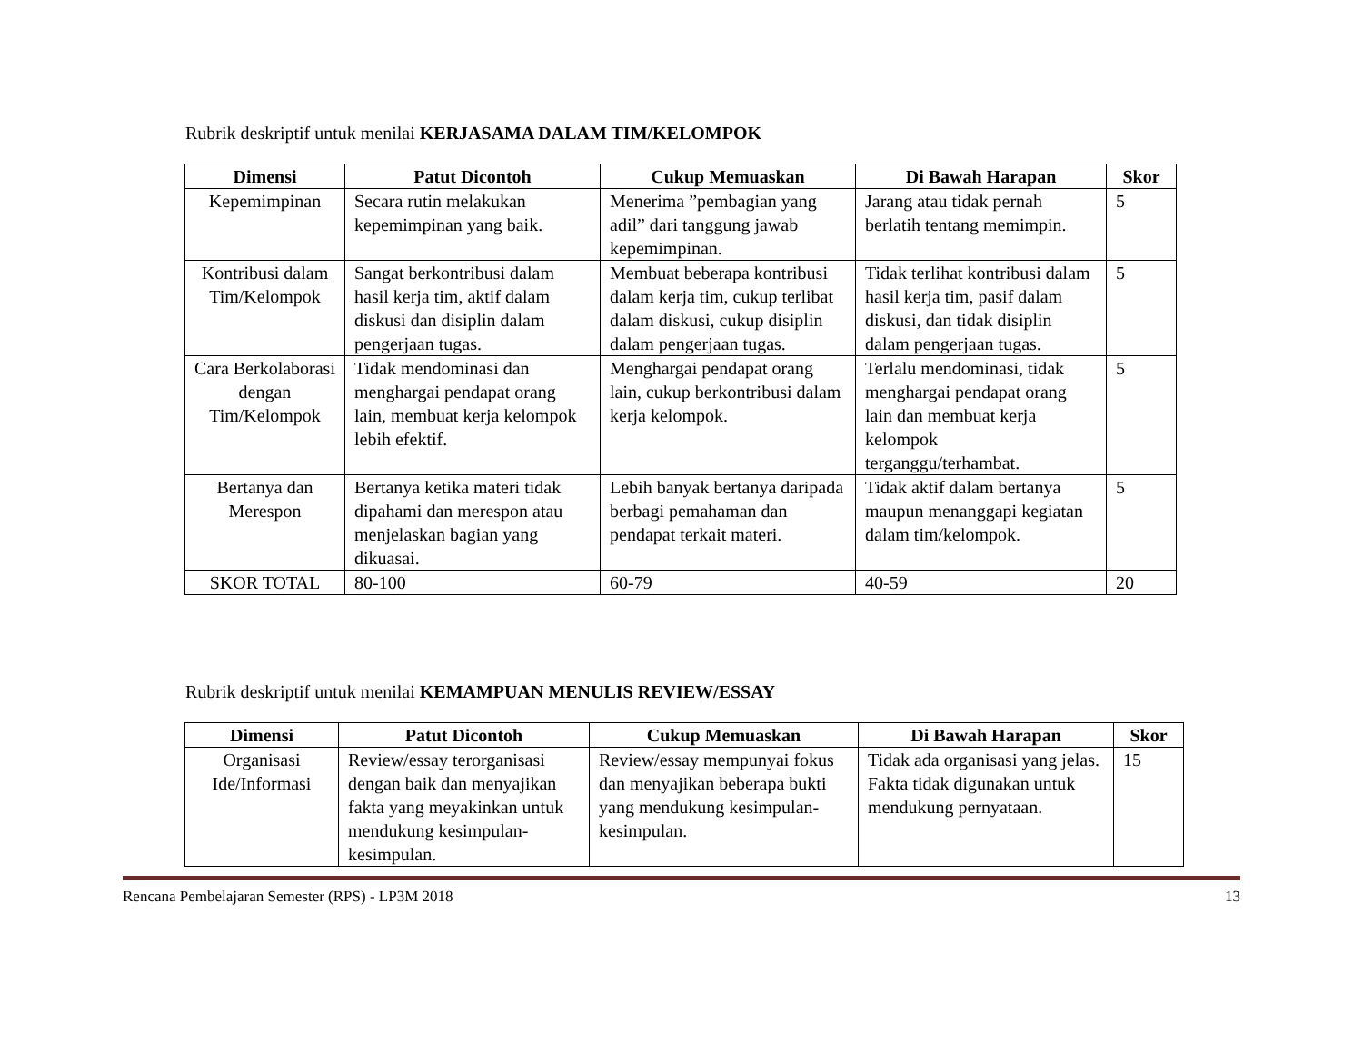Rubrik deskriptif untuk menilai KERJASAMA DALAM TIM/KELOMPOK
| Dimensi | Patut Dicontoh | Cukup Memuaskan | Di Bawah Harapan | Skor |
| --- | --- | --- | --- | --- |
| Kepemimpinan | Secara rutin melakukan kepemimpinan yang baik. | Menerima ”pembagian yang adil” dari tanggung jawab kepemimpinan. | Jarang atau tidak pernah berlatih tentang memimpin. | 5 |
| Kontribusi dalam Tim/Kelompok | Sangat berkontribusi dalam hasil kerja tim, aktif dalam diskusi dan disiplin dalam pengerjaan tugas. | Membuat beberapa kontribusi dalam kerja tim, cukup terlibat dalam diskusi, cukup disiplin dalam pengerjaan tugas. | Tidak terlihat kontribusi dalam hasil kerja tim, pasif dalam diskusi, dan tidak disiplin dalam pengerjaan tugas. | 5 |
| Cara Berkolaborasi dengan Tim/Kelompok | Tidak mendominasi dan menghargai pendapat orang lain, membuat kerja kelompok lebih efektif. | Menghargai pendapat orang lain, cukup berkontribusi dalam kerja kelompok. | Terlalu mendominasi, tidak menghargai pendapat orang lain dan membuat kerja kelompok terganggu/terhambat. | 5 |
| Bertanya dan Merespon | Bertanya ketika materi tidak dipahami dan merespon atau menjelaskan bagian yang dikuasai. | Lebih banyak bertanya daripada berbagi pemahaman dan pendapat terkait materi. | Tidak aktif dalam bertanya maupun menanggapi kegiatan dalam tim/kelompok. | 5 |
| SKOR TOTAL | 80-100 | 60-79 | 40-59 | 20 |
Rubrik deskriptif untuk menilai KEMAMPUAN MENULIS REVIEW/ESSAY
| Dimensi | Patut Dicontoh | Cukup Memuaskan | Di Bawah Harapan | Skor |
| --- | --- | --- | --- | --- |
| Organisasi Ide/Informasi | Review/essay terorganisasi dengan baik dan menyajikan fakta yang meyakinkan untuk mendukung kesimpulan-kesimpulan. | Review/essay mempunyai fokus dan menyajikan beberapa bukti yang mendukung kesimpulan-kesimpulan. | Tidak ada organisasi yang jelas. Fakta tidak digunakan untuk mendukung pernyataan. | 15 |
Rencana Pembelajaran Semester (RPS) - LP3M 2018 13